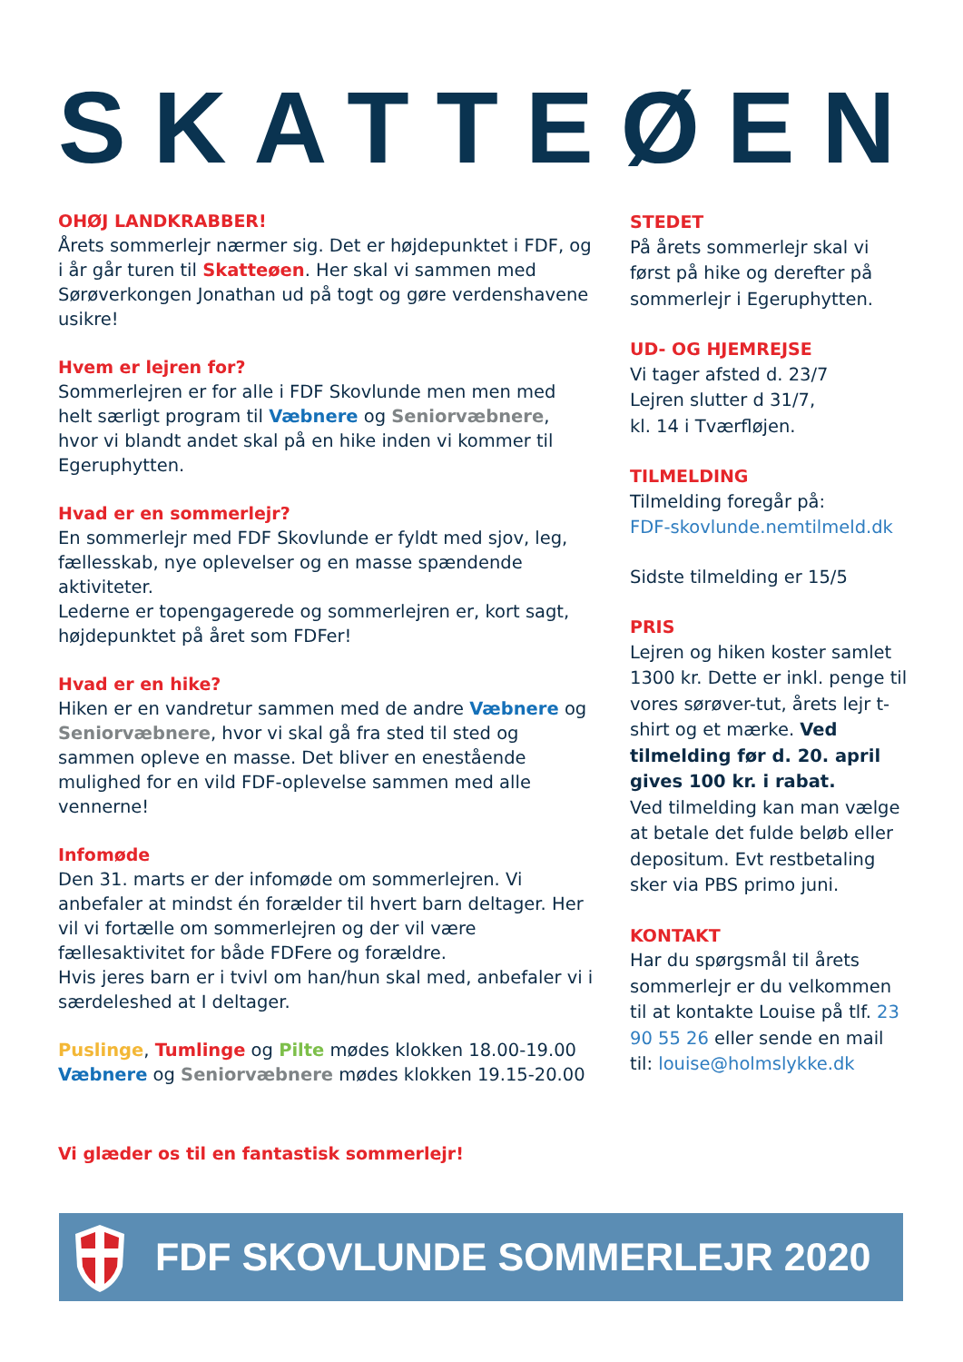SKATTEØEN
OHØJ LANDKRABBER!
Årets sommerlejr nærmer sig. Det er højdepunktet i FDF, og i år går turen til Skatteøen. Her skal vi sammen med Sørøverkongen Jonathan ud på togt og gøre verdenshavene usikre!
Hvem er lejren for?
Sommerlejren er for alle i FDF Skovlunde men men med helt særligt program til Væbnere og Seniorvæbnere, hvor vi blandt andet skal på en hike inden vi kommer til Egeruphytten.
Hvad er en sommerlejr?
En sommerlejr med FDF Skovlunde er fyldt med sjov, leg, fællesskab, nye oplevelser og en masse spændende aktiviteter.
Lederne er topengagerede og sommerlejren er, kort sagt, højdepunktet på året som FDFer!
Hvad er en hike?
Hiken er en vandretur sammen med de andre Væbnere og Seniorvæbnere, hvor vi skal gå fra sted til sted og sammen opleve en masse. Det bliver en enestående mulighed for en vild FDF-oplevelse sammen med alle vennerne!
Infomøde
Den 31. marts er der infomøde om sommerlejren. Vi anbefaler at mindst én forælder til hvert barn deltager. Her vil vi fortælle om sommerlejren og der vil være fællesaktivitet for både FDFere og forældre.
Hvis jeres barn er i tvivl om han/hun skal med, anbefaler vi i særdeleshed at I deltager.
Puslinge, Tumlinge og Pilte mødes klokken 18.00-19.00
Væbnere og Seniorvæbnere mødes klokken 19.15-20.00
Vi glæder os til en fantastisk sommerlejr!
STEDET
På årets sommerlejr skal vi først på hike og derefter på sommerlejr i Egeruphytten.
UD- OG HJEMREJSE
Vi tager afsted d. 23/7
Lejren slutter d 31/7,
kl. 14 i Tværfløjen.
TILMELDING
Tilmelding foregår på:
FDF-skovlunde.nemtilmeld.dk
Sidste tilmelding er 15/5
PRIS
Lejren og hiken koster samlet 1300 kr. Dette er inkl. penge til vores sørøver-tut, årets lejr t-shirt og et mærke. Ved tilmelding før d. 20. april gives 100 kr. i rabat.
Ved tilmelding kan man vælge at betale det fulde beløb eller depositum. Evt restbetaling sker via PBS primo juni.
KONTAKT
Har du spørgsmål til årets sommerlejr er du velkommen til at kontakte Louise på tlf. 23 90 55 26 eller sende en mail til: louise@holmslykke.dk
FDF SKOVLUNDE SOMMERLEJR 2020